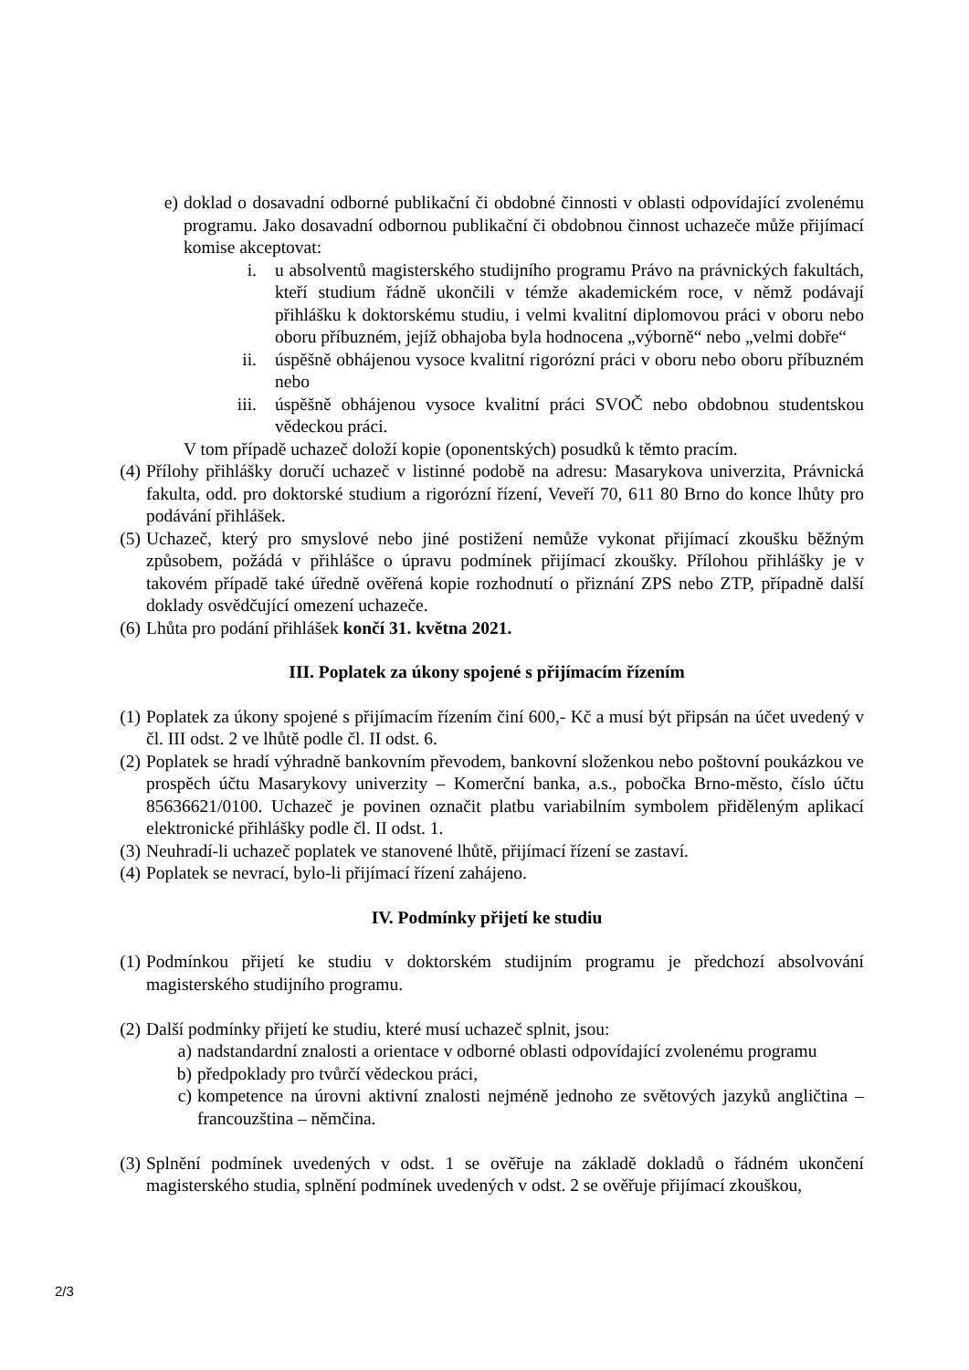e) doklad o dosavadní odborné publikační či obdobné činnosti v oblasti odpovídající zvolenému programu. Jako dosavadní odbornou publikační či obdobnou činnost uchazeče může přijímací komise akceptovat:
i. u absolventů magisterského studijního programu Právo na právnických fakultách, kteří studium řádně ukončili v témže akademickém roce, v němž podávají přihlášku k doktorskému studiu, i velmi kvalitní diplomovou práci v oboru nebo oboru příbuzném, jejíž obhajoba byla hodnocena „výborně“ nebo „velmi dobře“
ii. úspěšně obhájenou vysoce kvalitní rigorózní práci v oboru nebo oboru příbuzném nebo
iii. úspěšně obhájenou vysoce kvalitní práci SVOČ nebo obdobnou studentskou vědeckou práci.
V tom případě uchazeč doloží kopie (oponentských) posudků k těmto pracím.
(4) Přílohy přihlášky doručí uchazeč v listinné podobě na adresu: Masarykova univerzita, Právnická fakulta, odd. pro doktorské studium a rigorózní řízení, Veveří 70, 611 80 Brno do konce lhůty pro podávání přihlášek.
(5) Uchazeč, který pro smyslové nebo jiné postižení nemůže vykonat přijímací zkoušku běžným způsobem, požádá v přihlášce o úpravu podmínek přijímací zkoušky. Přílohou přihlášky je v takovém případě také úředně ověřená kopie rozhodnutí o přiznání ZPS nebo ZTP, případně další doklady osvědčující omezení uchazeče.
(6) Lhůta pro podání přihlášek končí 31. května 2021.
III. Poplatek za úkony spojené s přijímacím řízením
(1) Poplatek za úkony spojené s přijímacím řízením činí 600,- Kč a musí být připsán na účet uvedený v čl. III odst. 2 ve lhůtě podle čl. II odst. 6.
(2) Poplatek se hradí výhradně bankovním převodem, bankovní složenkou nebo poštovní poukázkou ve prospěch účtu Masarykovy univerzity – Komerční banka, a.s., pobočka Brno-město, číslo účtu 85636621/0100. Uchazeč je povinen označit platbu variabilním symbolem přiděleným aplikací elektronické přihlášky podle čl. II odst. 1.
(3) Neuhradí-li uchazeč poplatek ve stanovené lhůtě, přijímací řízení se zastaví.
(4) Poplatek se nevrací, bylo-li přijímací řízení zahájeno.
IV. Podmínky přijetí ke studiu
(1) Podmínkou přijetí ke studiu v doktorském studijním programu je předchozí absolvování magisterského studijního programu.
(2) Další podmínky přijetí ke studiu, které musí uchazeč splnit, jsou:
a) nadstandardní znalosti a orientace v odborné oblasti odpovídající zvolenému programu
b) předpoklady pro tvůrčí vědeckou práci,
c) kompetence na úrovni aktivní znalosti nejméně jednoho ze světových jazyků angličtina – francouzština – němčina.
(3) Splnění podmínek uvedených v odst. 1 se ověřuje na základě dokladů o řádném ukončení magisterského studia, splnění podmínek uvedených v odst. 2 se ověřuje přijímací zkouškou,
2/3